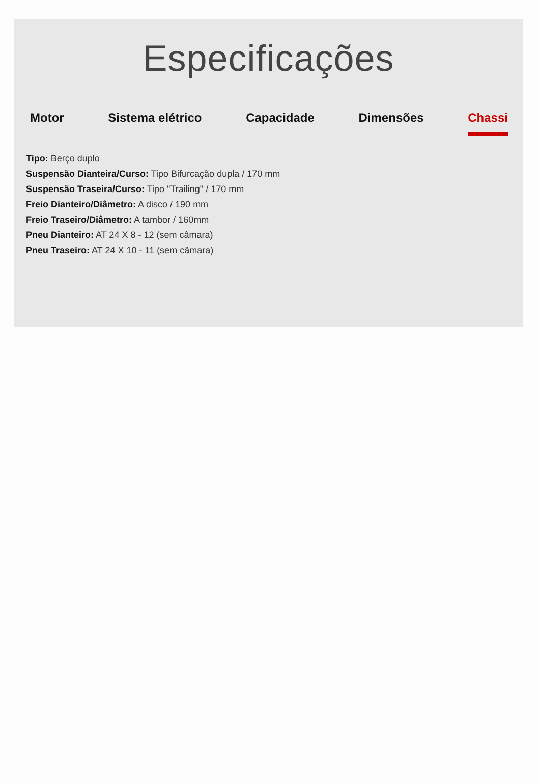Especificações
Motor Sistema elétrico Capacidade Dimensões Chassi
Tipo: Berço duplo
Suspensão Dianteira/Curso: Tipo Bifurcação dupla / 170 mm
Suspensão Traseira/Curso: Tipo "Trailing" / 170 mm
Freio Dianteiro/Diâmetro: A disco / 190 mm
Freio Traseiro/Diâmetro: A tambor / 160mm
Pneu Dianteiro: AT 24 X 8 - 12 (sem câmara)
Pneu Traseiro: AT 24 X 10 - 11 (sem câmara)